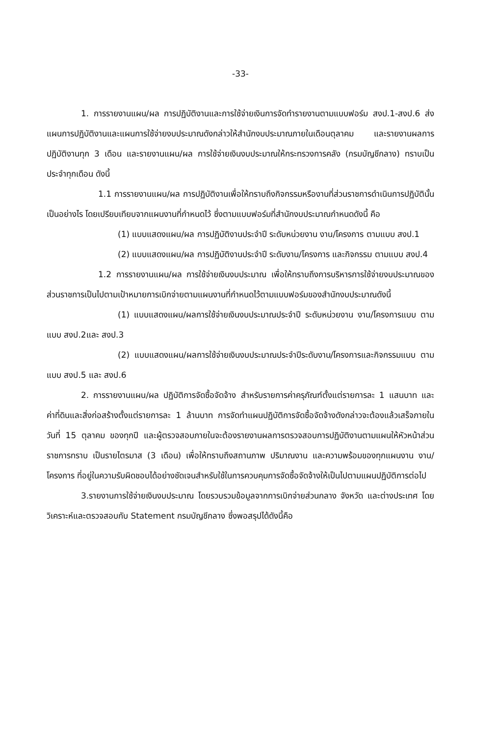-33-
1. การรายงานแผน/ผล การปฏิบัติงานและการใช้จ่ายเงินการจัดทำรายงานตามแบบฟอร์ม สงป.1-สงป.6 ส่งแผนการปฏิบัติงานและแผนการใช้จ่ายงบประมาณดังกล่าวให้สำนักงบประมาณภายในเดือนตุลาคม และรายงานผลการปฏิบัติงานทุก 3 เดือน และรายงานแผน/ผล การใช้จ่ายเงินงบประมาณให้กระทรวงการคลัง (กรมบัญชีกลาง) ทราบเป็นประจำทุกเดือน ดังนี้
1.1 การรายงานแผน/ผล การปฏิบัติงานเพื่อให้ทราบถึงกิจกรรมหรืองานที่ส่วนราชการดำเนินการปฏิบัตินั้นเป็นอย่างไร โดยเปรียบเทียบจากแผนงานที่กำหนดไว้ ซึ่งตามแบบฟอร์มที่สำนักงบประมาณกำหนดดังนี้ คือ
(1) แบบแสดงแผน/ผล การปฏิบัติงานประจำปี ระดับหน่วยงาน งาน/โครงการ ตามแบบ สงป.1
(2) แบบแสดงแผน/ผล การปฏิบัติงานประจำปี ระดับงาน/โครงการ และกิจกรรม ตามแบบ สงป.4
1.2 การรายงานแผน/ผล การใช้จ่ายเงินงบประมาณ เพื่อให้ทราบถึงการบริหารการใช้จ่ายงบประมาณของส่วนราชการเป็นไปตามเป้าหมายการเบิกจ่ายตามแผนงานที่กำหนดไว้ตามแบบฟอร์มของสำนักงบประมาณดังนี้
(1) แบบแสดงแผน/ผลการใช้จ่ายเงินงบประมาณประจำปี ระดับหน่วยงาน งาน/โครงการแบบ ตามแบบ สงป.2และ สงป.3
(2) แบบแสดงแผน/ผลการใช้จ่ายเงินงบประมาณประจำปีระดับงาน/โครงการและกิจกรรมแบบ ตามแบบ สงป.5 และ สงป.6
2. การรายงานแผน/ผล ปฏิบัติการจัดซื้อจัดจ้าง สำหรับรายการค่าครุภัณฑ์ตั้งแต่รายการละ 1 แสนบาท และค่าที่ดินและสิ่งก่อสร้างตั้งแต่รายการละ 1 ล้านบาท การจัดทำแผนปฏิบัติการจัดซื้อจัดจ้างดังกล่าวจะต้องแล้วเสร็จภายในวันที่ 15 ตุลาคม ของทุกปี และผู้ตรวจสอบภายในจะต้องรายงานผลการตรวจสอบการปฏิบัติงานตามแผนให้หัวหน้าส่วนราชการทราบ เป็นรายไตรมาส (3 เดือน) เพื่อให้ทราบถึงสถานภาพ ปริมาณงาน และความพร้อมของทุกแผนงาน งาน/โครงการ ที่อยู่ในความรับผิดชอบได้อย่างชัดเจนสำหรับใช้ในการควบคุมการจัดซื้อจัดจ้างให้เป็นไปตามแผนปฏิบัติการต่อไป
3.รายงานการใช้จ่ายเงินงบประมาณ โดยรวบรวมข้อมูลจากการเบิกจ่ายส่วนกลาง จังหวัด และต่างประเทศ โดยวิเคราะห์และตรวจสอบกับ Statement กรมบัญชีกลาง ซึ่งพอสรุปได้ดังนี้คือ